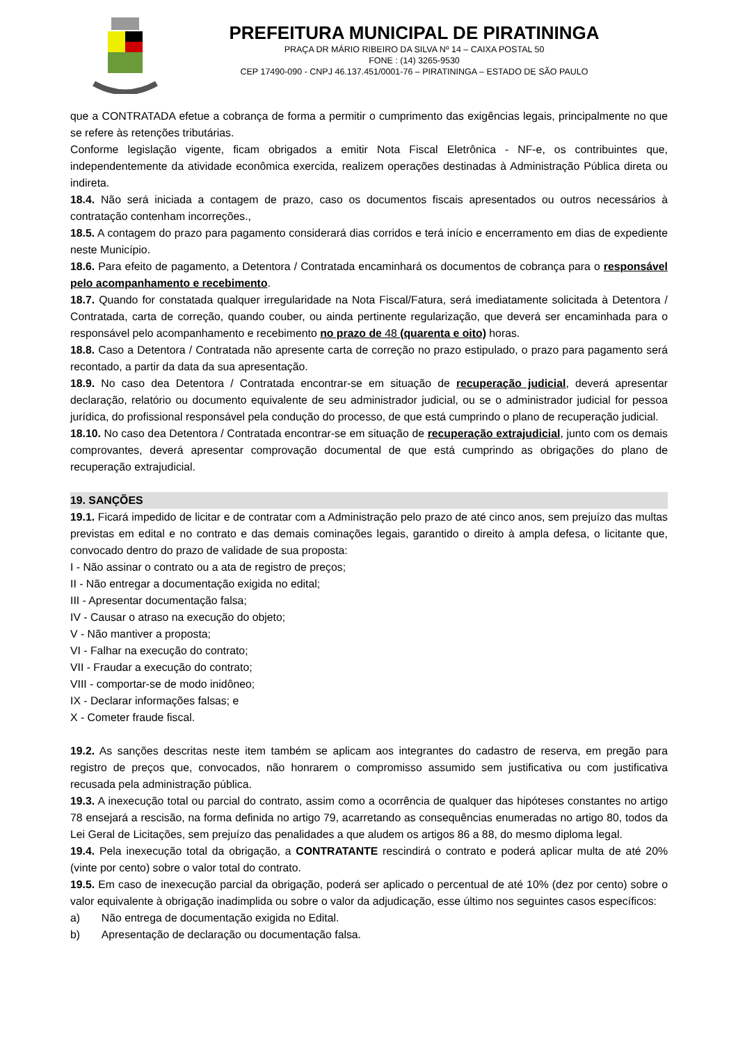PREFEITURA MUNICIPAL DE PIRATININGA
PRAÇA DR MÁRIO RIBEIRO DA SILVA Nº 14 – CAIXA POSTAL 50
FONE : (14) 3265-9530
CEP 17490-090 - CNPJ 46.137.451/0001-76 – PIRATININGA – ESTADO DE SÃO PAULO
que a CONTRATADA efetue a cobrança de forma a permitir o cumprimento das exigências legais, principalmente no que se refere às retenções tributárias.
Conforme legislação vigente, ficam obrigados a emitir Nota Fiscal Eletrônica - NF-e, os contribuintes que, independentemente da atividade econômica exercida, realizem operações destinadas à Administração Pública direta ou indireta.
18.4. Não será iniciada a contagem de prazo, caso os documentos fiscais apresentados ou outros necessários à contratação contenham incorreções.,
18.5. A contagem do prazo para pagamento considerará dias corridos e terá início e encerramento em dias de expediente neste Município.
18.6. Para efeito de pagamento, a Detentora / Contratada encaminhará os documentos de cobrança para o responsável pelo acompanhamento e recebimento.
18.7. Quando for constatada qualquer irregularidade na Nota Fiscal/Fatura, será imediatamente solicitada à Detentora / Contratada, carta de correção, quando couber, ou ainda pertinente regularização, que deverá ser encaminhada para o responsável pelo acompanhamento e recebimento no prazo de 48 (quarenta e oito) horas.
18.8. Caso a Detentora / Contratada não apresente carta de correção no prazo estipulado, o prazo para pagamento será recontado, a partir da data da sua apresentação.
18.9. No caso dea Detentora / Contratada encontrar-se em situação de recuperação judicial, deverá apresentar declaração, relatório ou documento equivalente de seu administrador judicial, ou se o administrador judicial for pessoa jurídica, do profissional responsável pela condução do processo, de que está cumprindo o plano de recuperação judicial.
18.10. No caso dea Detentora / Contratada encontrar-se em situação de recuperação extrajudicial, junto com os demais comprovantes, deverá apresentar comprovação documental de que está cumprindo as obrigações do plano de recuperação extrajudicial.
19. SANÇÕES
19.1. Ficará impedido de licitar e de contratar com a Administração pelo prazo de até cinco anos, sem prejuízo das multas previstas em edital e no contrato e das demais cominações legais, garantido o direito à ampla defesa, o licitante que, convocado dentro do prazo de validade de sua proposta:
I - Não assinar o contrato ou a ata de registro de preços;
II - Não entregar a documentação exigida no edital;
III - Apresentar documentação falsa;
IV - Causar o atraso na execução do objeto;
V - Não mantiver a proposta;
VI - Falhar na execução do contrato;
VII - Fraudar a execução do contrato;
VIII - comportar-se de modo inidôneo;
IX - Declarar informações falsas; e
X - Cometer fraude fiscal.
19.2. As sanções descritas neste item também se aplicam aos integrantes do cadastro de reserva, em pregão para registro de preços que, convocados, não honrarem o compromisso assumido sem justificativa ou com justificativa recusada pela administração pública.
19.3. A inexecução total ou parcial do contrato, assim como a ocorrência de qualquer das hipóteses constantes no artigo 78 ensejará a rescisão, na forma definida no artigo 79, acarretando as consequências enumeradas no artigo 80, todos da Lei Geral de Licitações, sem prejuízo das penalidades a que aludem os artigos 86 a 88, do mesmo diploma legal.
19.4. Pela inexecução total da obrigação, a CONTRATANTE rescindirá o contrato e poderá aplicar multa de até 20% (vinte por cento) sobre o valor total do contrato.
19.5. Em caso de inexecução parcial da obrigação, poderá ser aplicado o percentual de até 10% (dez por cento) sobre o valor equivalente à obrigação inadimplida ou sobre o valor da adjudicação, esse último nos seguintes casos específicos:
a) Não entrega de documentação exigida no Edital.
b) Apresentação de declaração ou documentação falsa.